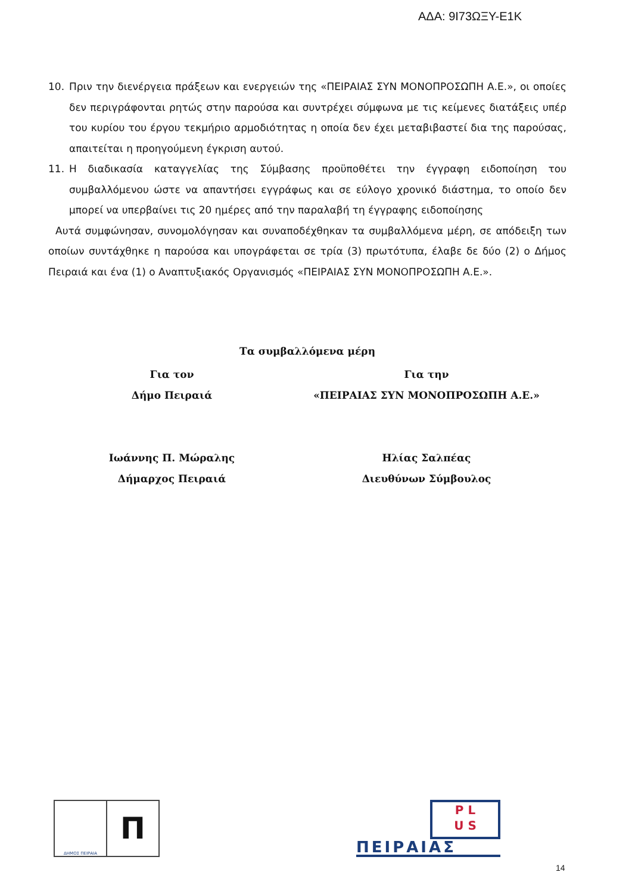ΑΔΑ: 9Ι73ΩΞΥ-Ε1Κ
10. Πριν την διενέργεια πράξεων και ενεργειών της «ΠΕΙΡΑΙΑΣ ΣΥΝ ΜΟΝΟΠΡΟΣΩΠΗ Α.Ε.», οι οποίες δεν περιγράφονται ρητώς στην παρούσα και συντρέχει σύμφωνα με τις κείμενες διατάξεις υπέρ του κυρίου του έργου τεκμήριο αρμοδιότητας η οποία δεν έχει μεταβιβαστεί δια της παρούσας, απαιτείται η προηγούμενη έγκριση αυτού.
11. Η διαδικασία καταγγελίας της Σύμβασης προϋποθέτει την έγγραφη ειδοποίηση του συμβαλλόμενου ώστε να απαντήσει εγγράφως και σε εύλογο χρονικό διάστημα, το οποίο δεν μπορεί να υπερβαίνει τις 20 ημέρες από την παραλαβή τη έγγραφης ειδοποίησης
Αυτά συμφώνησαν, συνομολόγησαν και συναποδέχθηκαν τα συμβαλλόμενα μέρη, σε απόδειξη των οποίων συντάχθηκε η παρούσα και υπογράφεται σε τρία (3) πρωτότυπα, έλαβε δε δύο (2) ο Δήμος Πειραιά και ένα (1) ο Αναπτυξιακός Οργανισμός «ΠΕΙΡΑΙΑΣ ΣΥΝ ΜΟΝΟΠΡΟΣΩΠΗ Α.Ε.».
Τα συμβαλλόμενα μέρη
Για τον
Δήμο Πειραιά
Ιωάννης Π. Μώραλης
Δήμαρχος Πειραιά
Για την
«ΠΕΙΡΑΙΑΣ ΣΥΝ ΜΟΝΟΠΡΟΣΩΠΗ Α.Ε.»
Ηλίας Σαλπέας
Διευθύνων Σύμβουλος
ΔΗΜΟΣ ΠΕΙΡΑΙΑ
Π
P L
U S
ΠΕΙΡΑΙΑΣ
14